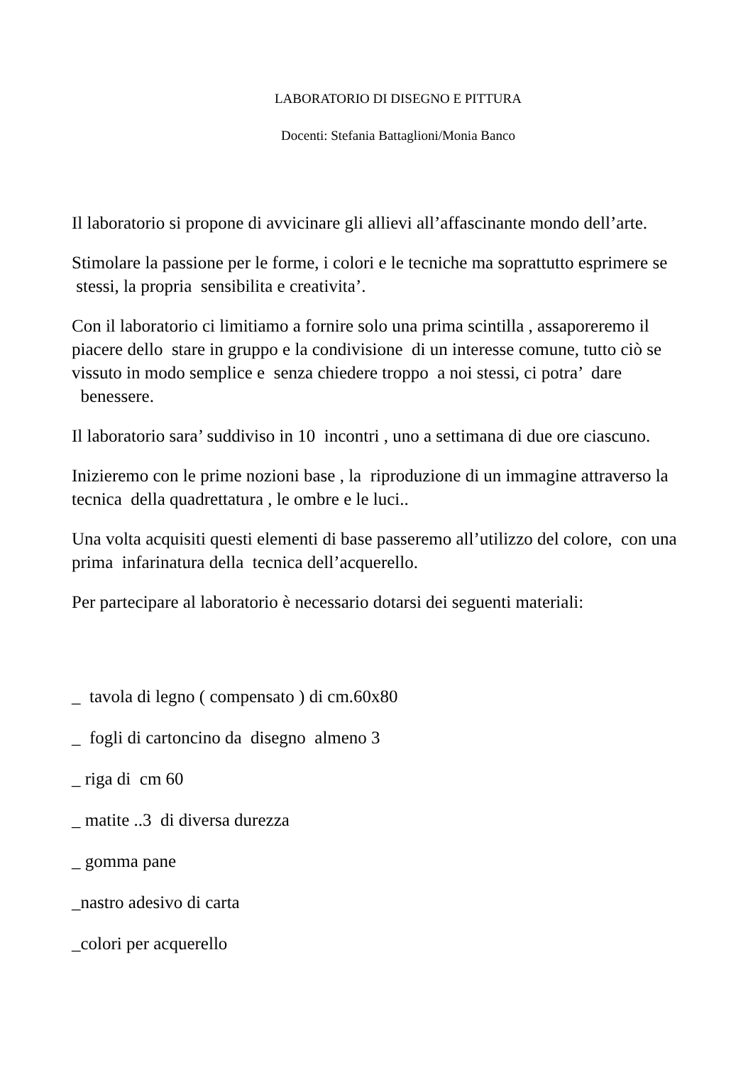LABORATORIO DI DISEGNO E PITTURA
Docenti: Stefania Battaglioni/Monia Banco
Il laboratorio si propone di avvicinare gli allievi all’affascinante mondo dell’arte.
Stimolare la passione per le forme, i colori e le tecniche ma soprattutto esprimere se stessi, la propria sensibilita e creativita’.
Con il laboratorio ci limitiamo a fornire solo una prima scintilla , assaporeremo il piacere dello stare in gruppo e la condivisione di un interesse comune, tutto ciò se vissuto in modo semplice e senza chiedere troppo a noi stessi, ci potra’ dare benessere.
Il laboratorio sara’ suddiviso in 10 incontri , uno a settimana di due ore ciascuno.
Inizieremo con le prime nozioni base , la riproduzione di un immagine attraverso la tecnica della quadrettatura , le ombre e le luci..
Una volta acquisiti questi elementi di base passeremo all’utilizzo del colore, con una prima infarinatura della tecnica dell’acquerello.
Per partecipare al laboratorio è necessario dotarsi dei seguenti materiali:
_ tavola di legno ( compensato ) di cm.60x80
_ fogli di cartoncino da disegno almeno 3
_ riga di cm 60
_ matite ..3 di diversa durezza
_ gomma pane
_nastro adesivo di carta
_colori per acquerello